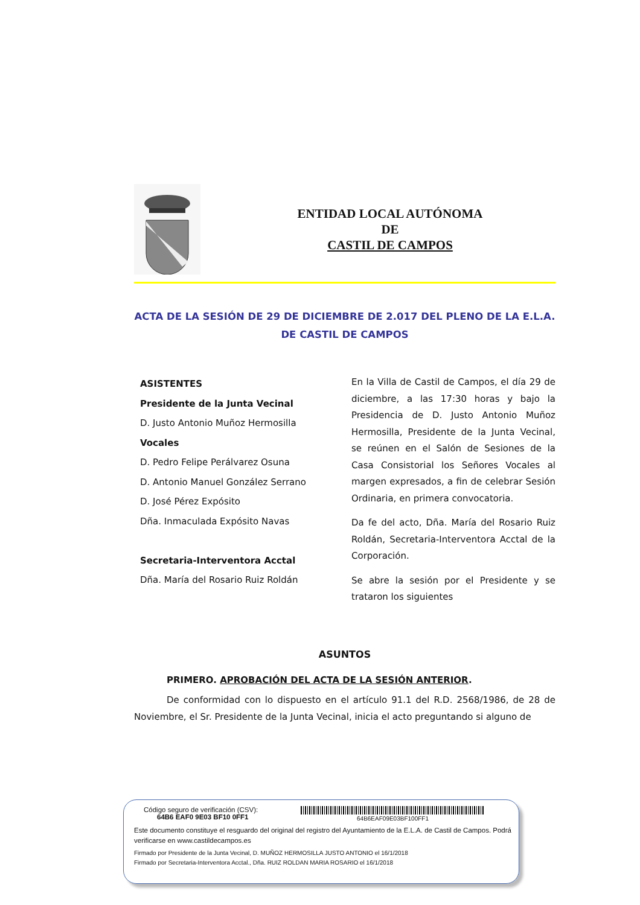ENTIDAD LOCAL AUTÓNOMA
DE
CASTIL DE CAMPOS
ACTA DE LA SESIÓN DE 29 DE DICIEMBRE DE 2.017 DEL PLENO DE LA E.L.A. DE CASTIL DE CAMPOS
ASISTENTES
Presidente de la Junta Vecinal
D. Justo Antonio Muñoz Hermosilla
Vocales
D. Pedro Felipe Perálvarez Osuna
D. Antonio Manuel González Serrano
D. José Pérez Expósito
Dña. Inmaculada Expósito Navas
Secretaria-Interventora Acctal
Dña. María del Rosario Ruiz Roldán
En la Villa de Castil de Campos, el día 29 de diciembre, a las 17:30 horas y bajo la Presidencia de D. Justo Antonio Muñoz Hermosilla, Presidente de la Junta Vecinal, se reúnen en el Salón de Sesiones de la Casa Consistorial los Señores Vocales al margen expresados, a fin de celebrar Sesión Ordinaria, en primera convocatoria.
Da fe del acto, Dña. María del Rosario Ruiz Roldán, Secretaria-Interventora Acctal de la Corporación.
Se abre la sesión por el Presidente y se trataron los siguientes
ASUNTOS
PRIMERO. APROBACIÓN DEL ACTA DE LA SESIÓN ANTERIOR.
De conformidad con lo dispuesto en el artículo 91.1 del R.D. 2568/1986, de 28 de Noviembre, el Sr. Presidente de la Junta Vecinal, inicia el acto preguntando si alguno de
Código seguro de verificación (CSV):
64B6 EAF0 9E03 BF10 0FF1
64B6EAF09E03BF100FF1
Este documento constituye el resguardo del original del registro del Ayuntamiento de la E.L.A. de Castil de Campos. Podrá verificarse en www.castildecampos.es
Firmado por Presidente de la Junta Vecinal, D. MUÑOZ HERMOSILLA JUSTO ANTONIO el 16/1/2018
Firmado por Secretaria-Interventora Acctal., Dña. RUIZ ROLDAN MARIA ROSARIO el 16/1/2018